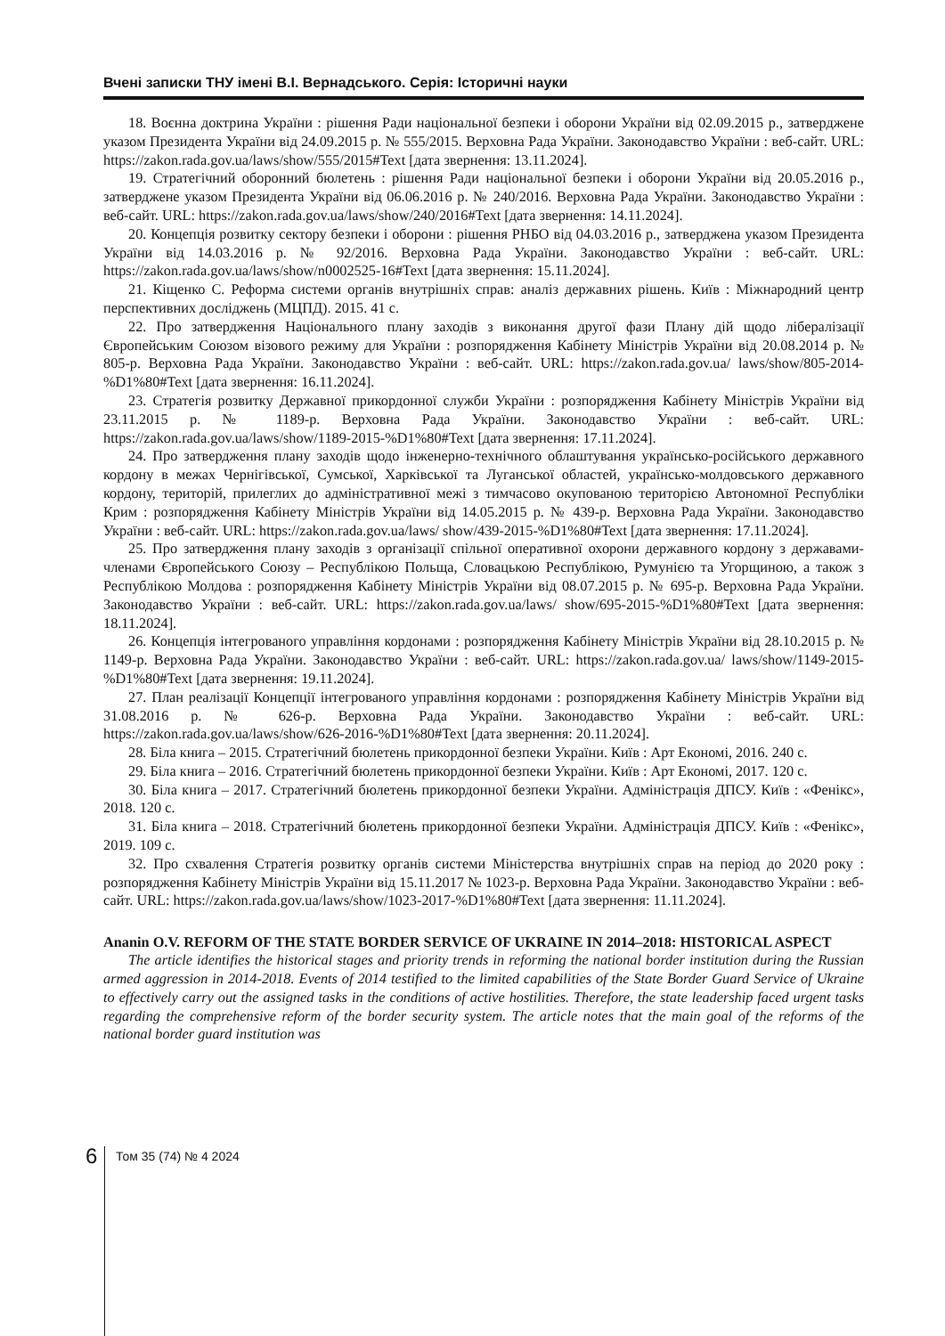Вчені записки ТНУ імені В.І. Вернадського. Серія: Історичні науки
18. Воєнна доктрина України : рішення Ради національної безпеки і оборони України від 02.09.2015 р., затверджене указом Президента України від 24.09.2015 р. № 555/2015. Верховна Рада України. Законодавство України : веб-сайт. URL: https://zakon.rada.gov.ua/laws/show/555/2015#Text [дата звернення: 13.11.2024].
19. Стратегічний оборонний бюлетень : рішення Ради національної безпеки і оборони України від 20.05.2016 р., затверджене указом Президента України від 06.06.2016 р. № 240/2016. Верховна Рада України. Законодавство України : веб-сайт. URL: https://zakon.rada.gov.ua/laws/show/240/2016#Text [дата звернення: 14.11.2024].
20. Концепція розвитку сектору безпеки і оборони : рішення РНБО від 04.03.2016 р., затверджена указом Президента України від 14.03.2016 р. № 92/2016. Верховна Рада України. Законодавство України : веб-сайт. URL: https://zakon.rada.gov.ua/laws/show/n0002525-16#Text [дата звернення: 15.11.2024].
21. Кіщенко С. Реформа системи органів внутрішніх справ: аналіз державних рішень. Київ : Міжнародний центр перспективних досліджень (МЦПД). 2015. 41 с.
22. Про затвердження Національного плану заходів з виконання другої фази Плану дій щодо лібералізації Європейським Союзом візового режиму для України : розпорядження Кабінету Міністрів України від 20.08.2014 р. № 805-р. Верховна Рада України. Законодавство України : веб-сайт. URL: https://zakon.rada.gov.ua/ laws/show/805-2014-%D1%80#Text [дата звернення: 16.11.2024].
23. Стратегія розвитку Державної прикордонної служби України : розпорядження Кабінету Міністрів України від 23.11.2015 р. № 1189-р. Верховна Рада України. Законодавство України : веб-сайт. URL: https://zakon.rada.gov.ua/laws/show/1189-2015-%D1%80#Text [дата звернення: 17.11.2024].
24. Про затвердження плану заходів щодо інженерно-технічного облаштування українсько-російського державного кордону в межах Чернігівської, Сумської, Харківської та Луганської областей, українсько-молдовського державного кордону, територій, прилеглих до адміністративної межі з тимчасово окупованою територією Автономної Республіки Крим : розпорядження Кабінету Міністрів України від 14.05.2015 р. № 439-р. Верховна Рада України. Законодавство України : веб-сайт. URL: https://zakon.rada.gov.ua/laws/ show/439-2015-%D1%80#Text [дата звернення: 17.11.2024].
25. Про затвердження плану заходів з організації спільної оперативної охорони державного кордону з державами-членами Європейського Союзу – Республікою Польща, Словацькою Республікою, Румунією та Угорщиною, а також з Республікою Молдова : розпорядження Кабінету Міністрів України від 08.07.2015 р. № 695-р. Верховна Рада України. Законодавство України : веб-сайт. URL: https://zakon.rada.gov.ua/laws/ show/695-2015-%D1%80#Text [дата звернення: 18.11.2024].
26. Концепція інтегрованого управління кордонами : розпорядження Кабінету Міністрів України від 28.10.2015 р. № 1149-р. Верховна Рада України. Законодавство України : веб-сайт. URL: https://zakon.rada.gov.ua/ laws/show/1149-2015-%D1%80#Text [дата звернення: 19.11.2024].
27. План реалізації Концепції інтегрованого управління кордонами : розпорядження Кабінету Міністрів України від 31.08.2016 р. № 626-р. Верховна Рада України. Законодавство України : веб-сайт. URL: https://zakon.rada.gov.ua/laws/show/626-2016-%D1%80#Text [дата звернення: 20.11.2024].
28. Біла книга – 2015. Стратегічний бюлетень прикордонної безпеки України. Київ : Арт Економі, 2016. 240 с.
29. Біла книга – 2016. Стратегічний бюлетень прикордонної безпеки України. Київ : Арт Економі, 2017. 120 с.
30. Біла книга – 2017. Стратегічний бюлетень прикордонної безпеки України. Адміністрація ДПСУ. Київ : «Фенікс», 2018. 120 с.
31. Біла книга – 2018. Стратегічний бюлетень прикордонної безпеки України. Адміністрація ДПСУ. Київ : «Фенікс», 2019. 109 с.
32. Про схвалення Стратегія розвитку органів системи Міністерства внутрішніх справ на період до 2020 року : розпорядження Кабінету Міністрів України від 15.11.2017 № 1023-р. Верховна Рада України. Законодавство України : веб-сайт. URL: https://zakon.rada.gov.ua/laws/show/1023-2017-%D1%80#Text [дата звернення: 11.11.2024].
Ananin O.V. REFORM OF THE STATE BORDER SERVICE OF UKRAINE IN 2014–2018: HISTORICAL ASPECT
The article identifies the historical stages and priority trends in reforming the national border institution during the Russian armed aggression in 2014-2018. Events of 2014 testified to the limited capabilities of the State Border Guard Service of Ukraine to effectively carry out the assigned tasks in the conditions of active hostilities. Therefore, the state leadership faced urgent tasks regarding the comprehensive reform of the border security system. The article notes that the main goal of the reforms of the national border guard institution was
6 Том 35 (74) № 4 2024